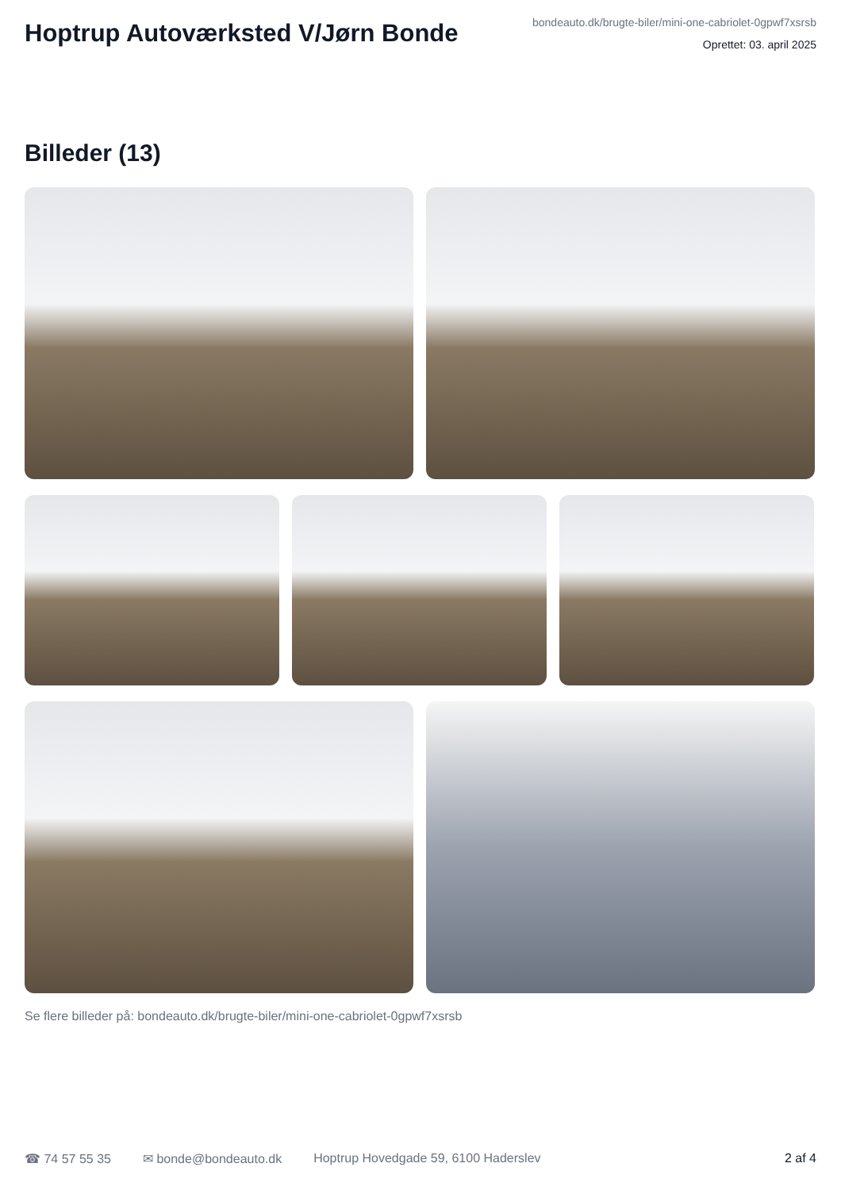Hoptrup Autoværksted V/Jørn Bonde
bondeauto.dk/brugte-biler/mini-one-cabriolet-0gpwf7xsrsb
Oprettet: 03. april 2025
Billeder (13)
Se flere billeder på: bondeauto.dk/brugte-biler/mini-one-cabriolet-0gpwf7xsrsb
☎ 74 57 55 35 ✉ bonde@bondeauto.dk Hoptrup Hovedgade 59, 6100 Haderslev 2 af 4